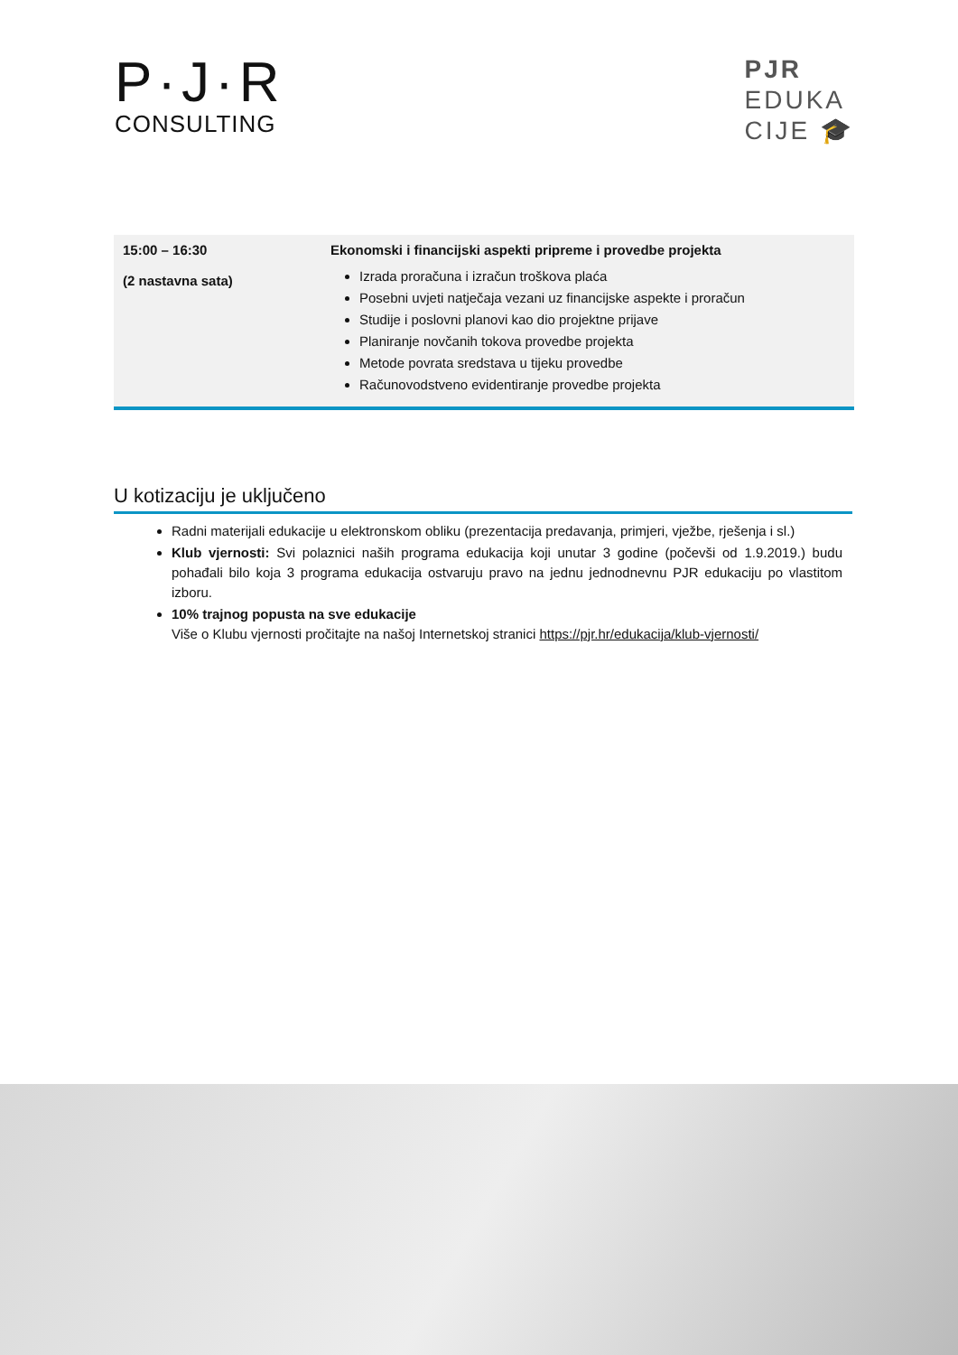P·J·R
CONSULTING
PJR
EDUKA
CIJE 🎓
| 15:00 – 16:30 (2 nastavna sata) | Ekonomski i financijski aspekti pripreme i provedbe projekta Izrada proračuna i izračun troškova plaća Posebni uvjeti natječaja vezani uz financijske aspekte i proračun Studije i poslovni planovi kao dio projektne prijave Planiranje novčanih tokova provedbe projekta Metode povrata sredstava u tijeku provedbe Računovodstveno evidentiranje provedbe projekta |
U kotizaciju je uključeno
Radni materijali edukacije u elektronskom obliku (prezentacija predavanja, primjeri, vježbe, rješenja i sl.)
Klub vjernosti: Svi polaznici naših programa edukacija koji unutar 3 godine (počevši od 1.9.2019.) budu pohađali bilo koja 3 programa edukacija ostvaruju pravo na jednu jednodnevnu PJR edukaciju po vlastitom izboru.
10% trajnog popusta na sve edukacije
Više o Klubu vjernosti pročitajte na našoj Internetskoj stranici https://pjr.hr/edukacija/klub-vjernosti/